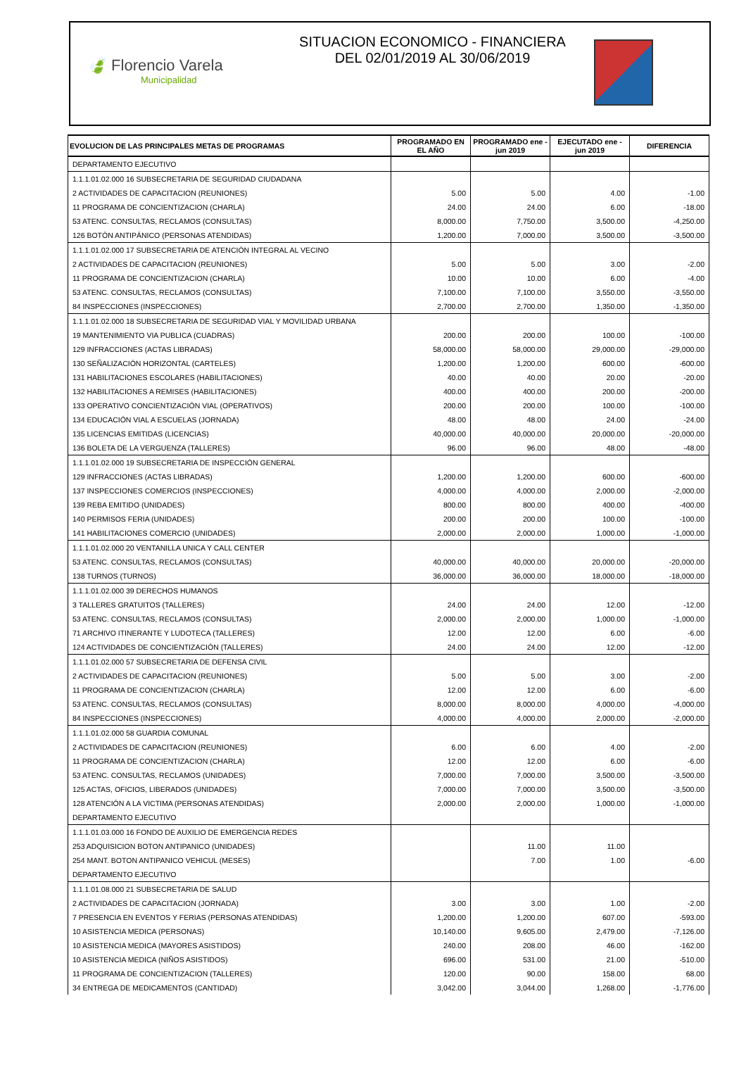🍃 Florencio Varela
Municipalidad
SITUACION ECONOMICO - FINANCIERA
DEL 02/01/2019 AL 30/06/2019
| EVOLUCION DE LAS PRINCIPALES METAS DE PROGRAMAS | PROGRAMADO EN EL AÑO | PROGRAMADO ene - jun 2019 | EJECUTADO ene - jun 2019 | DIFERENCIA |
| --- | --- | --- | --- | --- |
| DEPARTAMENTO EJECUTIVO | | | | |
| 1.1.1.01.02.000 16 SUBSECRETARIA DE SEGURIDAD CIUDADANA | | | | |
| 2 ACTIVIDADES DE CAPACITACION (REUNIONES) | 5.00 | 5.00 | 4.00 | -1.00 |
| 11 PROGRAMA DE CONCIENTIZACION (CHARLA) | 24.00 | 24.00 | 6.00 | -18.00 |
| 53 ATENC. CONSULTAS, RECLAMOS (CONSULTAS) | 8,000.00 | 7,750.00 | 3,500.00 | -4,250.00 |
| 126 BOTÓN ANTIPÁNICO (PERSONAS ATENDIDAS) | 1,200.00 | 7,000.00 | 3,500.00 | -3,500.00 |
| 1.1.1.01.02.000 17 SUBSECRETARIA DE ATENCIÓN INTEGRAL AL VECINO | | | | |
| 2 ACTIVIDADES DE CAPACITACION (REUNIONES) | 5.00 | 5.00 | 3.00 | -2.00 |
| 11 PROGRAMA DE CONCIENTIZACION (CHARLA) | 10.00 | 10.00 | 6.00 | -4.00 |
| 53 ATENC. CONSULTAS, RECLAMOS (CONSULTAS) | 7,100.00 | 7,100.00 | 3,550.00 | -3,550.00 |
| 84 INSPECCIONES (INSPECCIONES) | 2,700.00 | 2,700.00 | 1,350.00 | -1,350.00 |
| 1.1.1.01.02.000 18 SUBSECRETARIA DE SEGURIDAD VIAL Y MOVILIDAD URBANA | | | | |
| 19 MANTENIMIENTO VIA PUBLICA (CUADRAS) | 200.00 | 200.00 | 100.00 | -100.00 |
| 129 INFRACCIONES (ACTAS LIBRADAS) | 58,000.00 | 58,000.00 | 29,000.00 | -29,000.00 |
| 130 SEÑALIZACIÓN HORIZONTAL (CARTELES) | 1,200.00 | 1,200.00 | 600.00 | -600.00 |
| 131 HABILITACIONES ESCOLARES (HABILITACIONES) | 40.00 | 40.00 | 20.00 | -20.00 |
| 132 HABILITACIONES A REMISES (HABILITACIONES) | 400.00 | 400.00 | 200.00 | -200.00 |
| 133 OPERATIVO CONCIENTIZACIÓN VIAL (OPERATIVOS) | 200.00 | 200.00 | 100.00 | -100.00 |
| 134 EDUCACIÓN VIAL A ESCUELAS (JORNADA) | 48.00 | 48.00 | 24.00 | -24.00 |
| 135 LICENCIAS EMITIDAS (LICENCIAS) | 40,000.00 | 40,000.00 | 20,000.00 | -20,000.00 |
| 136 BOLETA DE LA VERGUENZA (TALLERES) | 96.00 | 96.00 | 48.00 | -48.00 |
| 1.1.1.01.02.000 19 SUBSECRETARIA DE INSPECCIÓN GENERAL | | | | |
| 129 INFRACCIONES (ACTAS LIBRADAS) | 1,200.00 | 1,200.00 | 600.00 | -600.00 |
| 137 INSPECCIONES COMERCIOS (INSPECCIONES) | 4,000.00 | 4,000.00 | 2,000.00 | -2,000.00 |
| 139 REBA EMITIDO (UNIDADES) | 800.00 | 800.00 | 400.00 | -400.00 |
| 140 PERMISOS FERIA (UNIDADES) | 200.00 | 200.00 | 100.00 | -100.00 |
| 141 HABILITACIONES COMERCIO (UNIDADES) | 2,000.00 | 2,000.00 | 1,000.00 | -1,000.00 |
| 1.1.1.01.02.000 20 VENTANILLA UNICA Y CALL CENTER | | | | |
| 53 ATENC. CONSULTAS, RECLAMOS (CONSULTAS) | 40,000.00 | 40,000.00 | 20,000.00 | -20,000.00 |
| 138 TURNOS (TURNOS) | 36,000.00 | 36,000.00 | 18,000.00 | -18,000.00 |
| 1.1.1.01.02.000 39 DERECHOS HUMANOS | | | | |
| 3 TALLERES GRATUITOS (TALLERES) | 24.00 | 24.00 | 12.00 | -12.00 |
| 53 ATENC. CONSULTAS, RECLAMOS (CONSULTAS) | 2,000.00 | 2,000.00 | 1,000.00 | -1,000.00 |
| 71 ARCHIVO ITINERANTE Y LUDOTECA (TALLERES) | 12.00 | 12.00 | 6.00 | -6.00 |
| 124 ACTIVIDADES DE CONCIENTIZACIÓN (TALLERES) | 24.00 | 24.00 | 12.00 | -12.00 |
| 1.1.1.01.02.000 57 SUBSECRETARIA DE DEFENSA CIVIL | | | | |
| 2 ACTIVIDADES DE CAPACITACION (REUNIONES) | 5.00 | 5.00 | 3.00 | -2.00 |
| 11 PROGRAMA DE CONCIENTIZACION (CHARLA) | 12.00 | 12.00 | 6.00 | -6.00 |
| 53 ATENC. CONSULTAS, RECLAMOS (CONSULTAS) | 8,000.00 | 8,000.00 | 4,000.00 | -4,000.00 |
| 84 INSPECCIONES (INSPECCIONES) | 4,000.00 | 4,000.00 | 2,000.00 | -2,000.00 |
| 1.1.1.01.02.000 58 GUARDIA COMUNAL | | | | |
| 2 ACTIVIDADES DE CAPACITACION (REUNIONES) | 6.00 | 6.00 | 4.00 | -2.00 |
| 11 PROGRAMA DE CONCIENTIZACION (CHARLA) | 12.00 | 12.00 | 6.00 | -6.00 |
| 53 ATENC. CONSULTAS, RECLAMOS (UNIDADES) | 7,000.00 | 7,000.00 | 3,500.00 | -3,500.00 |
| 125 ACTAS, OFICIOS, LIBERADOS (UNIDADES) | 7,000.00 | 7,000.00 | 3,500.00 | -3,500.00 |
| 128 ATENCIÓN A LA VICTIMA (PERSONAS ATENDIDAS) | 2,000.00 | 2,000.00 | 1,000.00 | -1,000.00 |
| DEPARTAMENTO EJECUTIVO | | | | |
| 1.1.1.01.03.000 16 FONDO DE AUXILIO DE EMERGENCIA REDES | | | | |
| 253 ADQUISICION BOTON ANTIPANICO (UNIDADES) | | 11.00 | 11.00 | |
| 254 MANT. BOTON ANTIPANICO VEHICUL (MESES) | | 7.00 | 1.00 | -6.00 |
| DEPARTAMENTO EJECUTIVO | | | | |
| 1.1.1.01.08.000 21 SUBSECRETARIA DE SALUD | | | | |
| 2 ACTIVIDADES DE CAPACITACION (JORNADA) | 3.00 | 3.00 | 1.00 | -2.00 |
| 7 PRESENCIA EN EVENTOS Y FERIAS (PERSONAS ATENDIDAS) | 1,200.00 | 1,200.00 | 607.00 | -593.00 |
| 10 ASISTENCIA MEDICA (PERSONAS) | 10,140.00 | 9,605.00 | 2,479.00 | -7,126.00 |
| 10 ASISTENCIA MEDICA (MAYORES ASISTIDOS) | 240.00 | 208.00 | 46.00 | -162.00 |
| 10 ASISTENCIA MEDICA (NIÑOS ASISTIDOS) | 696.00 | 531.00 | 21.00 | -510.00 |
| 11 PROGRAMA DE CONCIENTIZACION (TALLERES) | 120.00 | 90.00 | 158.00 | 68.00 |
| 34 ENTREGA DE MEDICAMENTOS (CANTIDAD) | 3,042.00 | 3,044.00 | 1,268.00 | -1,776.00 |